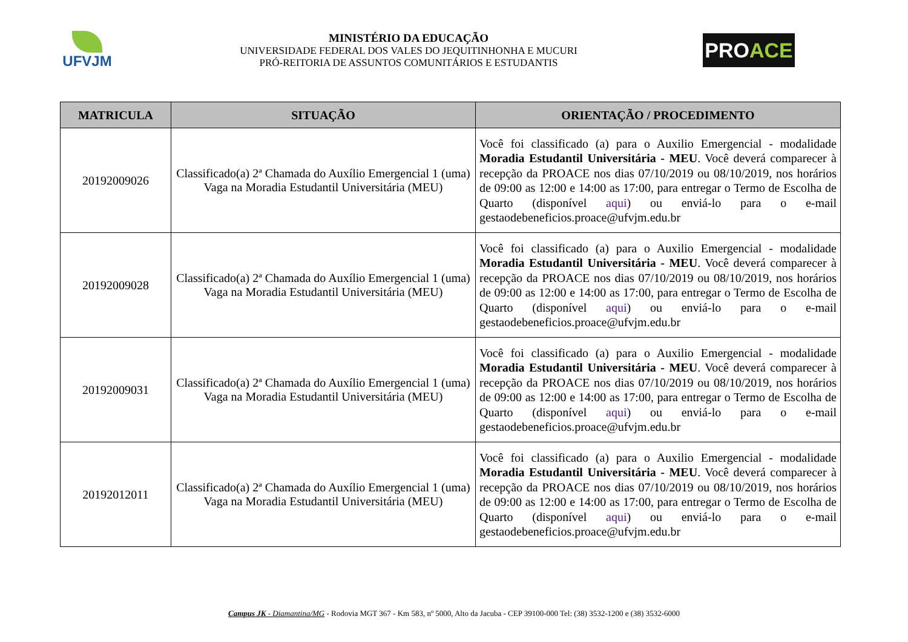UFVJM
MINISTÉRIO DA EDUCAÇÃO
UNIVERSIDADE FEDERAL DOS VALES DO JEQUITINHONHA E MUCURI
PRÓ-REITORIA DE ASSUNTOS COMUNITÁRIOS E ESTUDANTIS
PRO ACE
| MATRICULA | SITUAÇÃO | ORIENTAÇÃO / PROCEDIMENTO |
| --- | --- | --- |
| 20192009026 | Classificado(a) 2ª Chamada do Auxílio Emergencial 1 (uma) Vaga na Moradia Estudantil Universitária (MEU) | Você foi classificado (a) para o Auxilio Emergencial - modalidade Moradia Estudantil Universitária - MEU . Você deverá comparecer à recepção da PROACE nos dias 07/10/2019 ou 08/10/2019, nos horários de 09:00 as 12:00 e 14:00 as 17:00, para entregar o Termo de Escolha de Quarto (disponível aqui ) ou enviá-lo para o e-mail gestaodebeneficios.proace@ufvjm.edu.br |
| 20192009028 | Classificado(a) 2ª Chamada do Auxílio Emergencial 1 (uma) Vaga na Moradia Estudantil Universitária (MEU) | Você foi classificado (a) para o Auxilio Emergencial - modalidade Moradia Estudantil Universitária - MEU . Você deverá comparecer à recepção da PROACE nos dias 07/10/2019 ou 08/10/2019, nos horários de 09:00 as 12:00 e 14:00 as 17:00, para entregar o Termo de Escolha de Quarto (disponível aqui ) ou enviá-lo para o e-mail gestaodebeneficios.proace@ufvjm.edu.br |
| 20192009031 | Classificado(a) 2ª Chamada do Auxílio Emergencial 1 (uma) Vaga na Moradia Estudantil Universitária (MEU) | Você foi classificado (a) para o Auxilio Emergencial - modalidade Moradia Estudantil Universitária - MEU . Você deverá comparecer à recepção da PROACE nos dias 07/10/2019 ou 08/10/2019, nos horários de 09:00 as 12:00 e 14:00 as 17:00, para entregar o Termo de Escolha de Quarto (disponível aqui ) ou enviá-lo para o e-mail gestaodebeneficios.proace@ufvjm.edu.br |
| 20192012011 | Classificado(a) 2ª Chamada do Auxílio Emergencial 1 (uma) Vaga na Moradia Estudantil Universitária (MEU) | Você foi classificado (a) para o Auxilio Emergencial - modalidade Moradia Estudantil Universitária - MEU . Você deverá comparecer à recepção da PROACE nos dias 07/10/2019 ou 08/10/2019, nos horários de 09:00 as 12:00 e 14:00 as 17:00, para entregar o Termo de Escolha de Quarto (disponível aqui ) ou enviá-lo para o e-mail gestaodebeneficios.proace@ufvjm.edu.br |
Campus JK - Diamantina/MG - Rodovia MGT 367 - Km 583, nº 5000, Alto da Jacuba - CEP 39100-000 Tel: (38) 3532-1200 e (38) 3532-6000